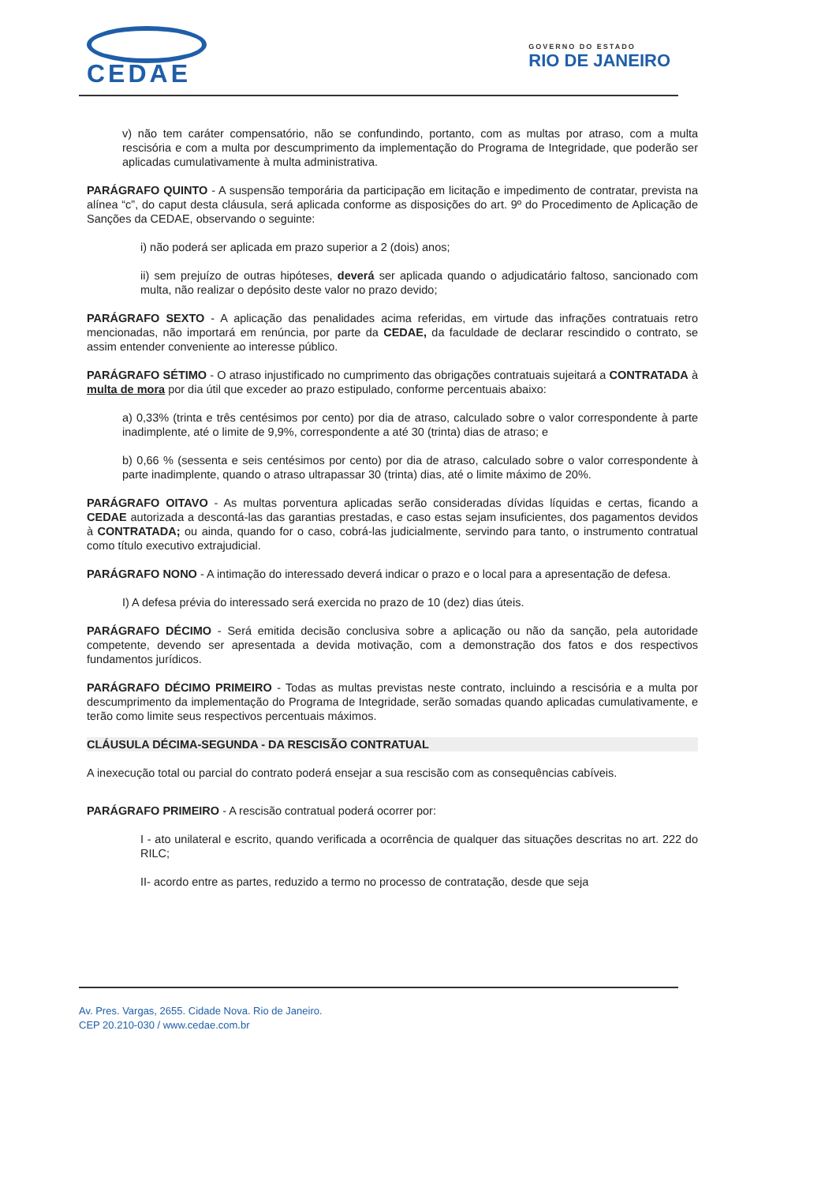CEDAE
GOVERNO DO ESTADO
RIO DE JANEIRO
v) não tem caráter compensatório, não se confundindo, portanto, com as multas por atraso, com a multa rescisória e com a multa por descumprimento da implementação do Programa de Integridade, que poderão ser aplicadas cumulativamente à multa administrativa.
PARÁGRAFO QUINTO - A suspensão temporária da participação em licitação e impedimento de contratar, prevista na alínea “c”, do caput desta cláusula, será aplicada conforme as disposições do art. 9º do Procedimento de Aplicação de Sanções da CEDAE, observando o seguinte:
i) não poderá ser aplicada em prazo superior a 2 (dois) anos;
ii) sem prejuízo de outras hipóteses, deverá ser aplicada quando o adjudicatário faltoso, sancionado com multa, não realizar o depósito deste valor no prazo devido;
PARÁGRAFO SEXTO - A aplicação das penalidades acima referidas, em virtude das infrações contratuais retro mencionadas, não importará em renúncia, por parte da CEDAE, da faculdade de declarar rescindido o contrato, se assim entender conveniente ao interesse público.
PARÁGRAFO SÉTIMO - O atraso injustificado no cumprimento das obrigações contratuais sujeitará a CONTRATADA à multa de mora por dia útil que exceder ao prazo estipulado, conforme percentuais abaixo:
a) 0,33% (trinta e três centésimos por cento) por dia de atraso, calculado sobre o valor correspondente à parte inadimplente, até o limite de 9,9%, correspondente a até 30 (trinta) dias de atraso; e
b) 0,66 % (sessenta e seis centésimos por cento) por dia de atraso, calculado sobre o valor correspondente à parte inadimplente, quando o atraso ultrapassar 30 (trinta) dias, até o limite máximo de 20%.
PARÁGRAFO OITAVO - As multas porventura aplicadas serão consideradas dívidas líquidas e certas, ficando a CEDAE autorizada a descontá-las das garantias prestadas, e caso estas sejam insuficientes, dos pagamentos devidos à CONTRATADA; ou ainda, quando for o caso, cobrá-las judicialmente, servindo para tanto, o instrumento contratual como título executivo extrajudicial.
PARÁGRAFO NONO - A intimação do interessado deverá indicar o prazo e o local para a apresentação de defesa.
I) A defesa prévia do interessado será exercida no prazo de 10 (dez) dias úteis.
PARÁGRAFO DÉCIMO - Será emitida decisão conclusiva sobre a aplicação ou não da sanção, pela autoridade competente, devendo ser apresentada a devida motivação, com a demonstração dos fatos e dos respectivos fundamentos jurídicos.
PARÁGRAFO DÉCIMO PRIMEIRO - Todas as multas previstas neste contrato, incluindo a rescisória e a multa por descumprimento da implementação do Programa de Integridade, serão somadas quando aplicadas cumulativamente, e terão como limite seus respectivos percentuais máximos.
CLÁUSULA DÉCIMA-SEGUNDA - DA RESCISÃO CONTRATUAL
A inexecução total ou parcial do contrato poderá ensejar a sua rescisão com as consequências cabíveis.
PARÁGRAFO PRIMEIRO - A rescisão contratual poderá ocorrer por:
I - ato unilateral e escrito, quando verificada a ocorrência de qualquer das situações descritas no art. 222 do RILC;
II- acordo entre as partes, reduzido a termo no processo de contratação, desde que seja
Av. Pres. Vargas, 2655. Cidade Nova. Rio de Janeiro.
CEP 20.210-030 / www.cedae.com.br